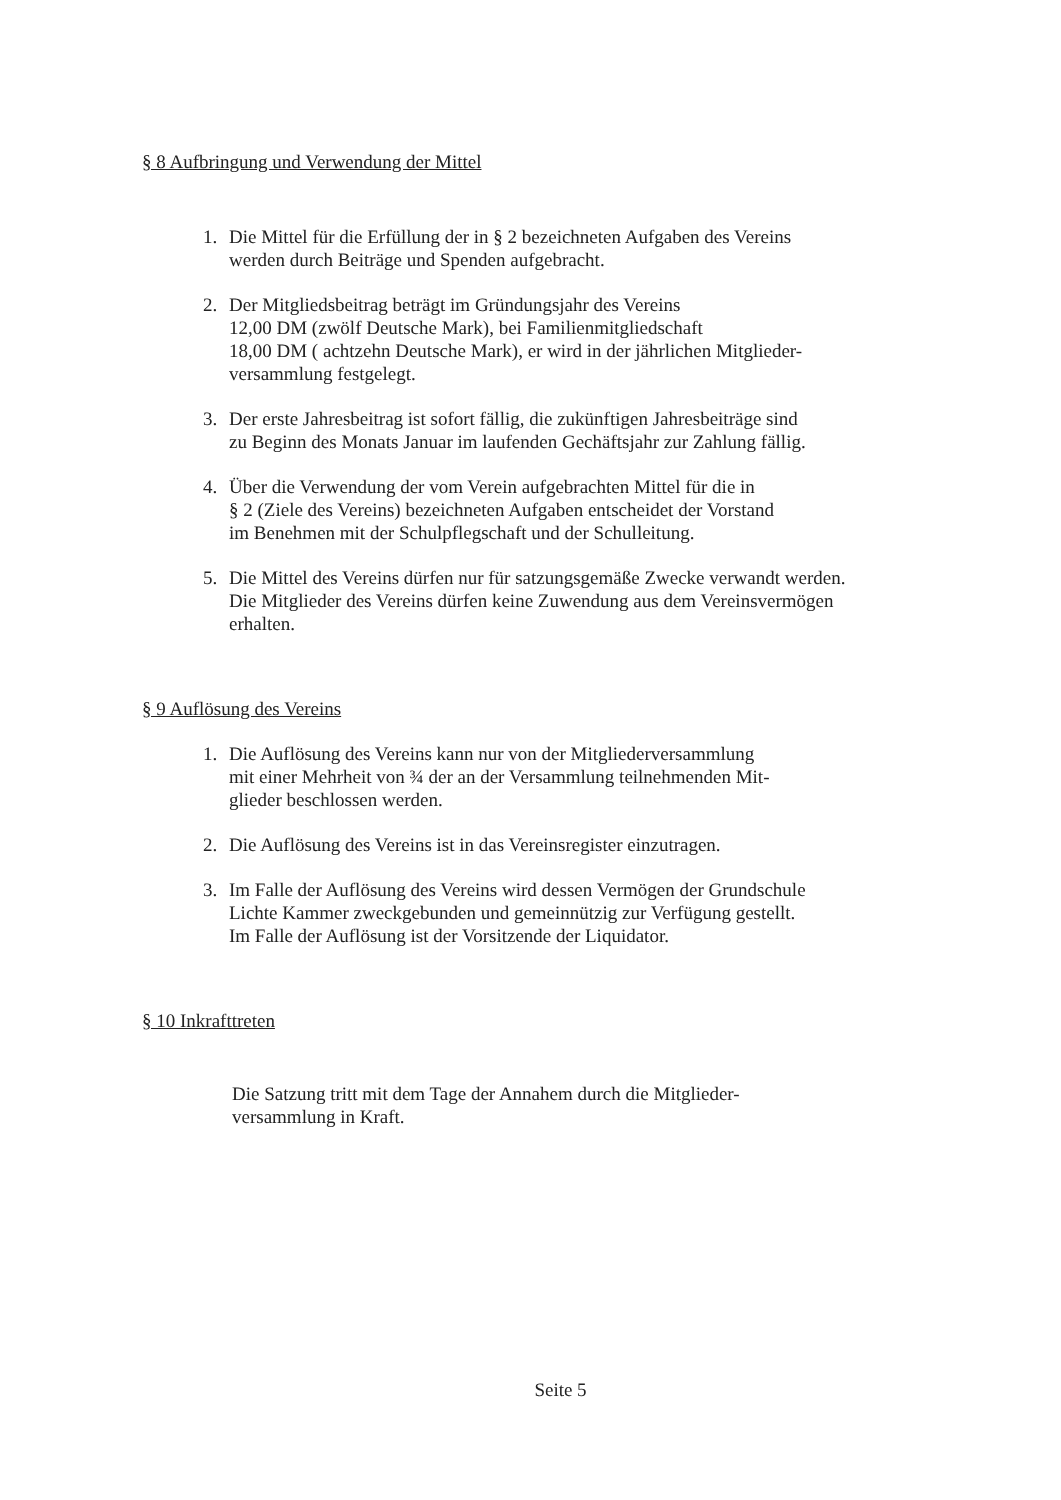§ 8 Aufbringung und Verwendung der Mittel
1. Die Mittel für die Erfüllung der in § 2 bezeichneten Aufgaben des Vereins
werden durch Beiträge und Spenden aufgebracht.
2. Der Mitgliedsbeitrag beträgt im Gründungsjahr des Vereins
12,00 DM (zwölf Deutsche Mark), bei Familienmitgliedschaft
18,00 DM ( achtzehn Deutsche Mark), er wird in der jährlichen Mitglieder-
versammlung festgelegt.
3. Der erste Jahresbeitrag ist sofort fällig, die zukünftigen Jahresbeiträge sind
zu Beginn des Monats Januar im laufenden Gechäftsjahr zur Zahlung fällig.
4. Über die Verwendung der vom Verein aufgebrachten Mittel für die in
§ 2 (Ziele des Vereins) bezeichneten Aufgaben entscheidet der Vorstand
im Benehmen mit der Schulpflegschaft und der Schulleitung.
5. Die Mittel des Vereins dürfen nur für satzungsgemäße Zwecke verwandt werden.
Die Mitglieder des Vereins dürfen keine Zuwendung aus dem Vereinsvermögen
erhalten.
§ 9 Auflösung des Vereins
1. Die Auflösung des Vereins kann nur von der Mitgliederversammlung
mit einer Mehrheit von ¾ der an der Versammlung teilnehmenden Mit-
glieder beschlossen werden.
2. Die Auflösung des Vereins ist in das Vereinsregister einzutragen.
3. Im Falle der Auflösung des Vereins wird dessen Vermögen der Grundschule
Lichte Kammer zweckgebunden und gemeinnützig zur Verfügung gestellt.
Im Falle der Auflösung ist der Vorsitzende der Liquidator.
§ 10 Inkrafttreten
Die Satzung tritt mit dem Tage der Annahem durch die Mitglieder-
versammlung in Kraft.
Seite 5